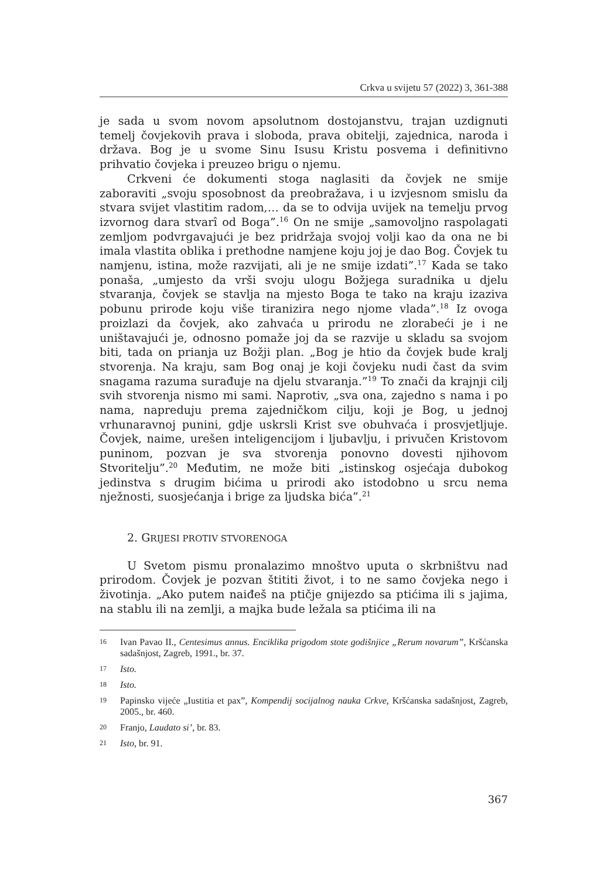Crkva u svijetu 57 (2022) 3, 361-388
je sada u svom novom apsolutnom dostojanstvu, trajan uzdignuti temelj čovjekovih prava i sloboda, prava obitelji, zajednica, naroda i država. Bog je u svome Sinu Isusu Kristu posvema i definitivno prihvatio čovjeka i preuzeo brigu o njemu.
Crkveni će dokumenti stoga naglasiti da čovjek ne smije zaboraviti „svoju sposobnost da preobražava, i u izvjesnom smislu da stvara svijet vlastitim radom,… da se to odvija uvijek na temelju prvog izvornog dara stvarî od Boga”.<sup>16</sup> On ne smije „samovoljno raspolagati zemljom podvrgavajući je bez pridržaja svojoj volji kao da ona ne bi imala vlastita oblika i prethodne namjene koju joj je dao Bog. Čovjek tu namjenu, istina, može razvijati, ali je ne smije izdati”.<sup>17</sup> Kada se tako ponaša, „umjesto da vrši svoju ulogu Božjega suradnika u djelu stvaranja, čovjek se stavlja na mjesto Boga te tako na kraju izaziva pobunu prirode koju više tiranizira nego njome vlada”.<sup>18</sup> Iz ovoga proizlazi da čovjek, ako zahvaća u prirodu ne zlorabeći je i ne uništavajući je, odnosno pomaže joj da se razvije u skladu sa svojom biti, tada on prianja uz Božji plan. „Bog je htio da čovjek bude kralj stvorenja. Na kraju, sam Bog onaj je koji čovjeku nudi čast da svim snagama razuma surađuje na djelu stvaranja.”<sup>19</sup> To znači da krajnji cilj svih stvorenja nismo mi sami. Naprotiv, „sva ona, zajedno s nama i po nama, napreduju prema zajedničkom cilju, koji je Bog, u jednoj vrhunaravnoj punini, gdje uskrsli Krist sve obuhvaća i prosvjetljuje. Čovjek, naime, urešen inteligencijom i ljubavlju, i privučen Kristovom puninom, pozvan je sva stvorenja ponovno dovesti njihovom Stvoritelju”.<sup>20</sup> Međutim, ne može biti „istinskog osjećaja dubokog jedinstva s drugim bićima u prirodi ako istodobno u srcu nema nježnosti, suosjećanja i brige za ljudska bića”.<sup>21</sup>
2. GRIJESI PROTIV STVORENOGA
U Svetom pismu pronalazimo mnoštvo uputa o skrbništvu nad prirodom. Čovjek je pozvan štititi život, i to ne samo čovjeka nego i životinja. „Ako putem naiđeš na ptičje gnijezdo sa ptićima ili s jajima, na stablu ili na zemlji, a majka bude ležala sa ptićima ili na
16 Ivan Pavao II., Centesimus annus. Enciklika prigodom stote godišnjice „Rerum novarum”, Kršćanska sadašnjost, Zagreb, 1991., br. 37.
17 Isto.
18 Isto.
19 Papinsko vijeće „Iustitia et pax”, Kompendij socijalnog nauka Crkve, Kršćanska sadašnjost, Zagreb, 2005., br. 460.
20 Franjo, Laudato si’, br. 83.
21 Isto, br. 91.
367